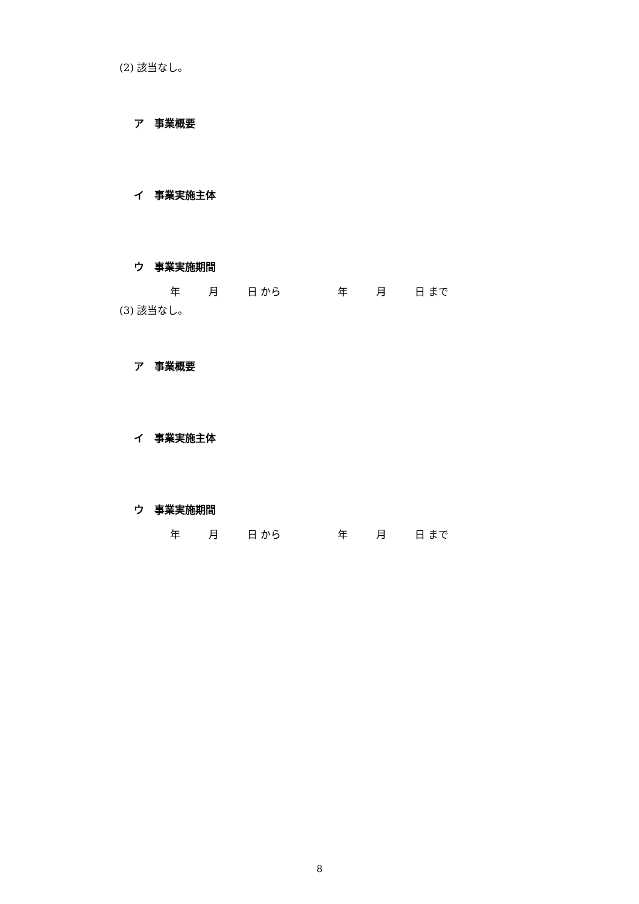(2) 該当なし。
ア　事業概要
イ　事業実施主体
ウ　事業実施期間
年 月 日 から 年 月 日 まで
(3) 該当なし。
ア　事業概要
イ　事業実施主体
ウ　事業実施期間
年 月 日 から 年 月 日 まで
8